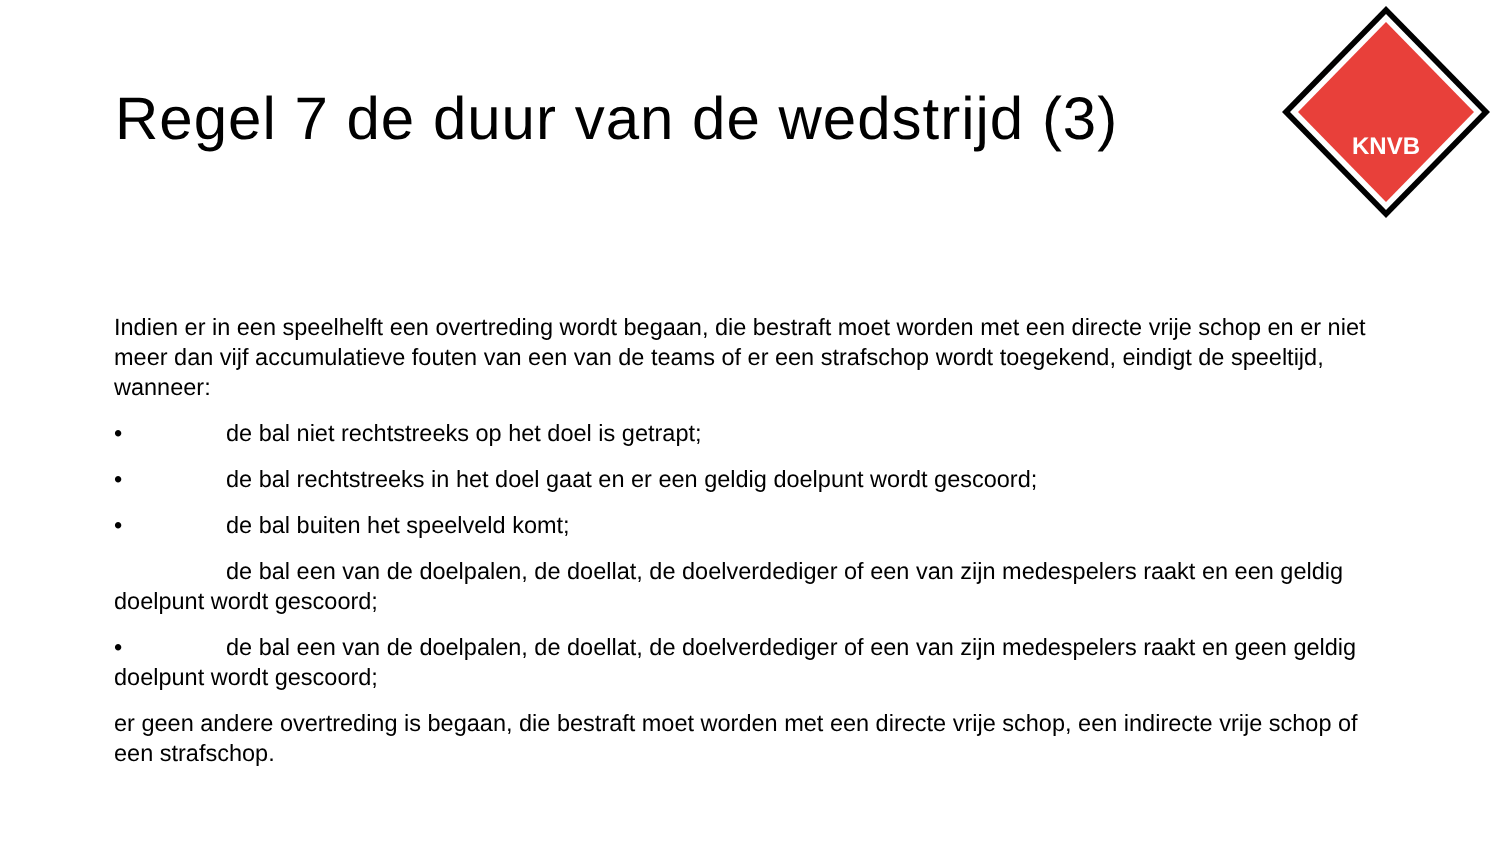KNVB
Regel 7 de duur van de wedstrijd (3)
Indien er in een speelhelft een overtreding wordt begaan, die bestraft moet worden met een directe vrije schop en er niet meer dan vijf accumulatieve fouten van een van de teams of er een strafschop wordt toegekend, eindigt de speeltijd, wanneer:
• de bal niet rechtstreeks op het doel is getrapt;
• de bal rechtstreeks in het doel gaat en er een geldig doelpunt wordt gescoord;
• de bal buiten het speelveld komt;
de bal een van de doelpalen, de doellat, de doelverdediger of een van zijn medespelers raakt en een geldig doelpunt wordt gescoord;
• de bal een van de doelpalen, de doellat, de doelverdediger of een van zijn medespelers raakt en geen geldig doelpunt wordt gescoord;
er geen andere overtreding is begaan, die bestraft moet worden met een directe vrije schop, een indirecte vrije schop of een strafschop.